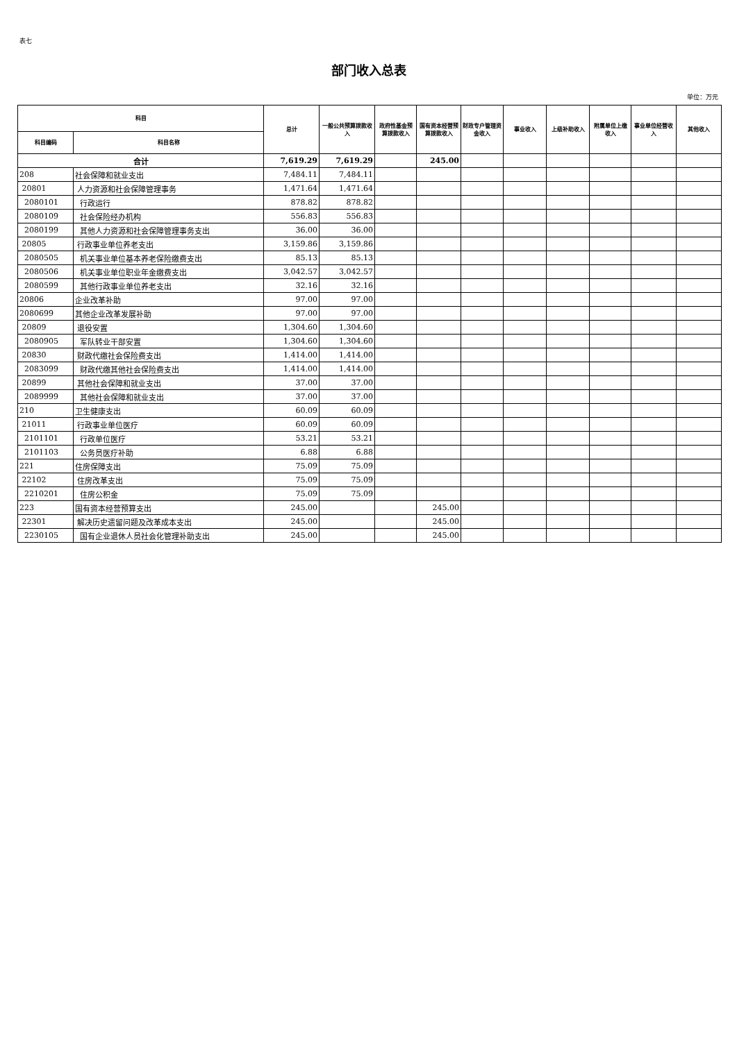表七
部门收入总表
单位：万元
| 科目 | | 总计 | 一般公共预算拨款收入 | 政府性基金预算拨款收入 | 国有资本经营预算拨款收入 | 财政专户管理资金收入 | 事业收入 | 上级补助收入 | 附属单位上缴收入 | 事业单位经营收入 | 其他收入 |
| --- | --- | --- | --- | --- | --- | --- | --- | --- | --- | --- | --- |
| 科目编码 | 科目名称 | | | | | | | | | | |
| 合计 | | 7,619.29 | 7,619.29 | | 245.00 | | | | | | |
| 208 | 社会保障和就业支出 | 7,484.11 | 7,484.11 | | | | | | | | |
| 20801 | 人力资源和社会保障管理事务 | 1,471.64 | 1,471.64 | | | | | | | | |
| 2080101 | 行政运行 | 878.82 | 878.82 | | | | | | | | |
| 2080109 | 社会保险经办机构 | 556.83 | 556.83 | | | | | | | | |
| 2080199 | 其他人力资源和社会保障管理事务支出 | 36.00 | 36.00 | | | | | | | | |
| 20805 | 行政事业单位养老支出 | 3,159.86 | 3,159.86 | | | | | | | | |
| 2080505 | 机关事业单位基本养老保险缴费支出 | 85.13 | 85.13 | | | | | | | | |
| 2080506 | 机关事业单位职业年金缴费支出 | 3,042.57 | 3,042.57 | | | | | | | | |
| 2080599 | 其他行政事业单位养老支出 | 32.16 | 32.16 | | | | | | | | |
| 20806 | 企业改革补助 | 97.00 | 97.00 | | | | | | | | |
| 2080699 | 其他企业改革发展补助 | 97.00 | 97.00 | | | | | | | | |
| 20809 | 退役安置 | 1,304.60 | 1,304.60 | | | | | | | | |
| 2080905 | 军队转业干部安置 | 1,304.60 | 1,304.60 | | | | | | | | |
| 20830 | 财政代缴社会保险费支出 | 1,414.00 | 1,414.00 | | | | | | | | |
| 2083099 | 财政代缴其他社会保险费支出 | 1,414.00 | 1,414.00 | | | | | | | | |
| 20899 | 其他社会保障和就业支出 | 37.00 | 37.00 | | | | | | | | |
| 2089999 | 其他社会保障和就业支出 | 37.00 | 37.00 | | | | | | | | |
| 210 | 卫生健康支出 | 60.09 | 60.09 | | | | | | | | |
| 21011 | 行政事业单位医疗 | 60.09 | 60.09 | | | | | | | | |
| 2101101 | 行政单位医疗 | 53.21 | 53.21 | | | | | | | | |
| 2101103 | 公务员医疗补助 | 6.88 | 6.88 | | | | | | | | |
| 221 | 住房保障支出 | 75.09 | 75.09 | | | | | | | | |
| 22102 | 住房改革支出 | 75.09 | 75.09 | | | | | | | | |
| 2210201 | 住房公积金 | 75.09 | 75.09 | | | | | | | | |
| 223 | 国有资本经营预算支出 | 245.00 | | | 245.00 | | | | | | |
| 22301 | 解决历史遗留问题及改革成本支出 | 245.00 | | | 245.00 | | | | | | |
| 2230105 | 国有企业退休人员社会化管理补助支出 | 245.00 | | | 245.00 | | | | | | |